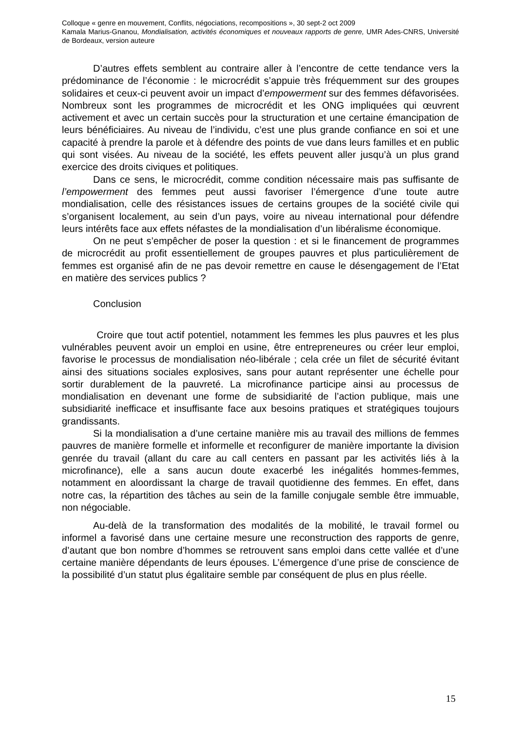Colloque « genre en mouvement, Conflits, négociations, recompositions », 30 sept-2 oct 2009
Kamala Marius-Gnanou, Mondialisation, activités économiques et nouveaux rapports de genre, UMR Ades-CNRS, Université de Bordeaux, version auteure
D’autres effets semblent au contraire aller à l’encontre de cette tendance vers la prédominance de l’économie : le microcrédit s’appuie très fréquemment sur des groupes solidaires et ceux-ci peuvent avoir un impact d’empowerment sur des femmes défavorisées. Nombreux sont les programmes de microcrédit et les ONG impliquées qui œuvrent activement et avec un certain succès pour la structuration et une certaine émancipation de leurs bénéficiaires. Au niveau de l’individu, c’est une plus grande confiance en soi et une capacité à prendre la parole et à défendre des points de vue dans leurs familles et en public qui sont visées. Au niveau de la société, les effets peuvent aller jusqu’à un plus grand exercice des droits civiques et politiques.
Dans ce sens, le microcrédit, comme condition nécessaire mais pas suffisante de l’empowerment des femmes peut aussi favoriser l’émergence d’une toute autre mondialisation, celle des résistances issues de certains groupes de la société civile qui s’organisent localement, au sein d’un pays, voire au niveau international pour défendre leurs intérêts face aux effets néfastes de la mondialisation d’un libéralisme économique.
On ne peut s’empêcher de poser la question : et si le financement de programmes de microcrédit au profit essentiellement de groupes pauvres et plus particulièrement de femmes est organisé afin de ne pas devoir remettre en cause le désengagement de l’Etat en matière des services publics ?
Conclusion
Croire que tout actif potentiel, notamment les femmes les plus pauvres et les plus vulnérables peuvent avoir un emploi en usine, être entrepreneures ou créer leur emploi, favorise le processus de mondialisation néo-libérale ; cela crée un filet de sécurité évitant ainsi des situations sociales explosives, sans pour autant représenter une échelle pour sortir durablement de la pauvreté. La microfinance participe ainsi au processus de mondialisation en devenant une forme de subsidiarité de l’action publique, mais une subsidiarité inefficace et insuffisante face aux besoins pratiques et stratégiques toujours grandissants.
Si la mondialisation a d’une certaine manière mis au travail des millions de femmes pauvres de manière formelle et informelle et reconfigurer de manière importante la division genrée du travail (allant du care au call centers en passant par les activités liés à la microfinance), elle a sans aucun doute exacerbé les inégalités hommes-femmes, notamment en aloordissant la charge de travail quotidienne des femmes. En effet, dans notre cas, la répartition des tâches au sein de la famille conjugale semble être immuable, non négociable.
Au-delà de la transformation des modalités de la mobilité, le travail formel ou informel a favorisé dans une certaine mesure une reconstruction des rapports de genre, d’autant que bon nombre d’hommes se retrouvent sans emploi dans cette vallée et d’une certaine manière dépendants de leurs épouses. L’émergence d’une prise de conscience de la possibilité d’un statut plus égalitaire semble par conséquent de plus en plus réelle.
15